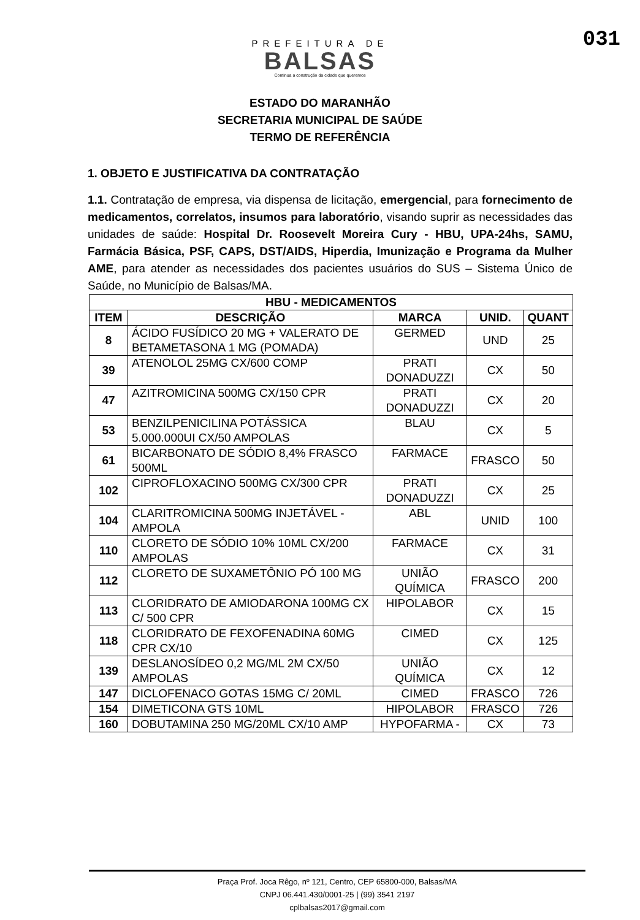031
PREFEITURA DE
BALSAS
Continua a construção da cidade que queremos
ESTADO DO MARANHÃO
SECRETARIA MUNICIPAL DE SAÚDE
TERMO DE REFERÊNCIA
1. OBJETO E JUSTIFICATIVA DA CONTRATAÇÃO
1.1. Contratação de empresa, via dispensa de licitação, emergencial, para fornecimento de medicamentos, correlatos, insumos para laboratório, visando suprir as necessidades das unidades de saúde: Hospital Dr. Roosevelt Moreira Cury - HBU, UPA-24hs, SAMU, Farmácia Básica, PSF, CAPS, DST/AIDS, Hiperdia, Imunização e Programa da Mulher AME, para atender as necessidades dos pacientes usuários do SUS – Sistema Único de Saúde, no Município de Balsas/MA.
| HBU - MEDICAMENTOS | | | | |
| --- | --- | --- | --- | --- |
| ITEM | DESCRIÇÃO | MARCA | UNID. | QUANT |
| 8 | ÁCIDO FUSÍDICO 20 MG + VALERATO DE BETAMETASONA 1 MG (POMADA) | GERMED | UND | 25 |
| 39 | ATENOLOL 25MG CX/600 COMP | PRATI DONADUZZI | CX | 50 |
| 47 | AZITROMICINA 500MG CX/150 CPR | PRATI DONADUZZI | CX | 20 |
| 53 | BENZILPENICILINA POTÁSSICA 5.000.000UI CX/50 AMPOLAS | BLAU | CX | 5 |
| 61 | BICARBONATO DE SÓDIO 8,4% FRASCO 500ML | FARMACE | FRASCO | 50 |
| 102 | CIPROFLOXACINO 500MG CX/300 CPR | PRATI DONADUZZI | CX | 25 |
| 104 | CLARITROMICINA 500MG INJETÁVEL - AMPOLA | ABL | UNID | 100 |
| 110 | CLORETO DE SÓDIO 10% 10ML CX/200 AMPOLAS | FARMACE | CX | 31 |
| 112 | CLORETO DE SUXAMETÔNIO PÓ 100 MG | UNIÃO QUÍMICA | FRASCO | 200 |
| 113 | CLORIDRATO DE AMIODARONA 100MG CX C/ 500 CPR | HIPOLABOR | CX | 15 |
| 118 | CLORIDRATO DE FEXOFENADINA 60MG CPR CX/10 | CIMED | CX | 125 |
| 139 | DESLANOSÍDEO 0,2 MG/ML 2M CX/50 AMPOLAS | UNIÃO QUÍMICA | CX | 12 |
| 147 | DICLOFENACO GOTAS 15MG C/ 20ML | CIMED | FRASCO | 726 |
| 154 | DIMETICONA GTS 10ML | HIPOLABOR | FRASCO | 726 |
| 160 | DOBUTAMINA 250 MG/20ML CX/10 AMP | HYPOFARMA - | CX | 73 |
Praça Prof. Joca Rêgo, nº 121, Centro, CEP 65800-000, Balsas/MA
CNPJ 06.441.430/0001-25 | (99) 3541 2197
cplbalsas2017@gmail.com